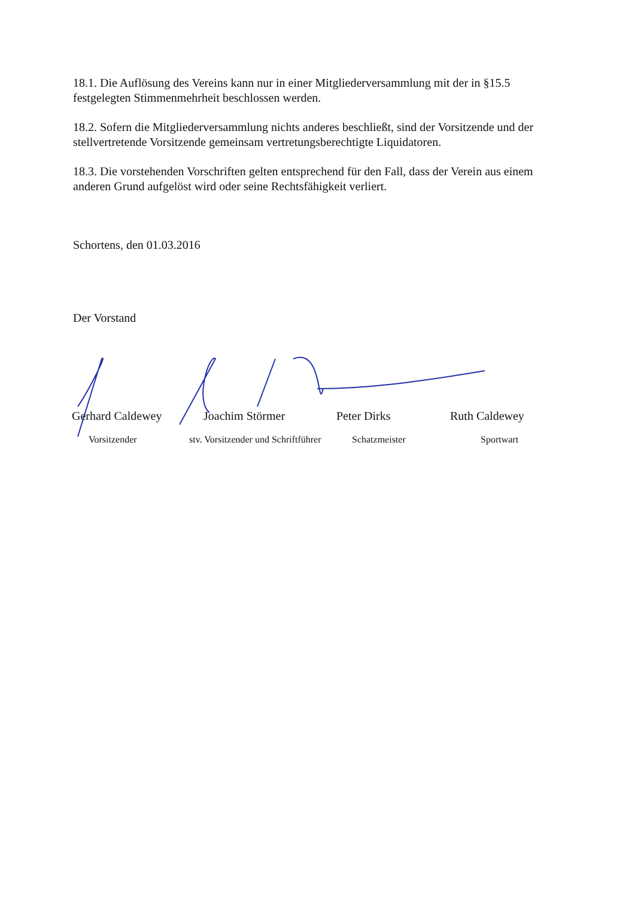18.1. Die Auflösung des Vereins kann nur in einer Mitgliederversammlung mit der in §15.5 festgelegten Stimmenmehrheit beschlossen werden.
18.2. Sofern die Mitgliederversammlung nichts anderes beschließt, sind der Vorsitzende und der stellvertretende Vorsitzende gemeinsam vertretungsberechtigte Liquidatoren.
18.3. Die vorstehenden Vorschriften gelten entsprechend für den Fall, dass der Verein aus einem anderen Grund aufgelöst wird oder seine Rechtsfähigkeit verliert.
Schortens, den 01.03.2016
Der Vorstand
Gerhard Caldewey Joachim Störmer Peter Dirks Ruth Caldewey
Vorsitzender stv. Vorsitzender und Schriftführer
Schatzmeister Sportwart